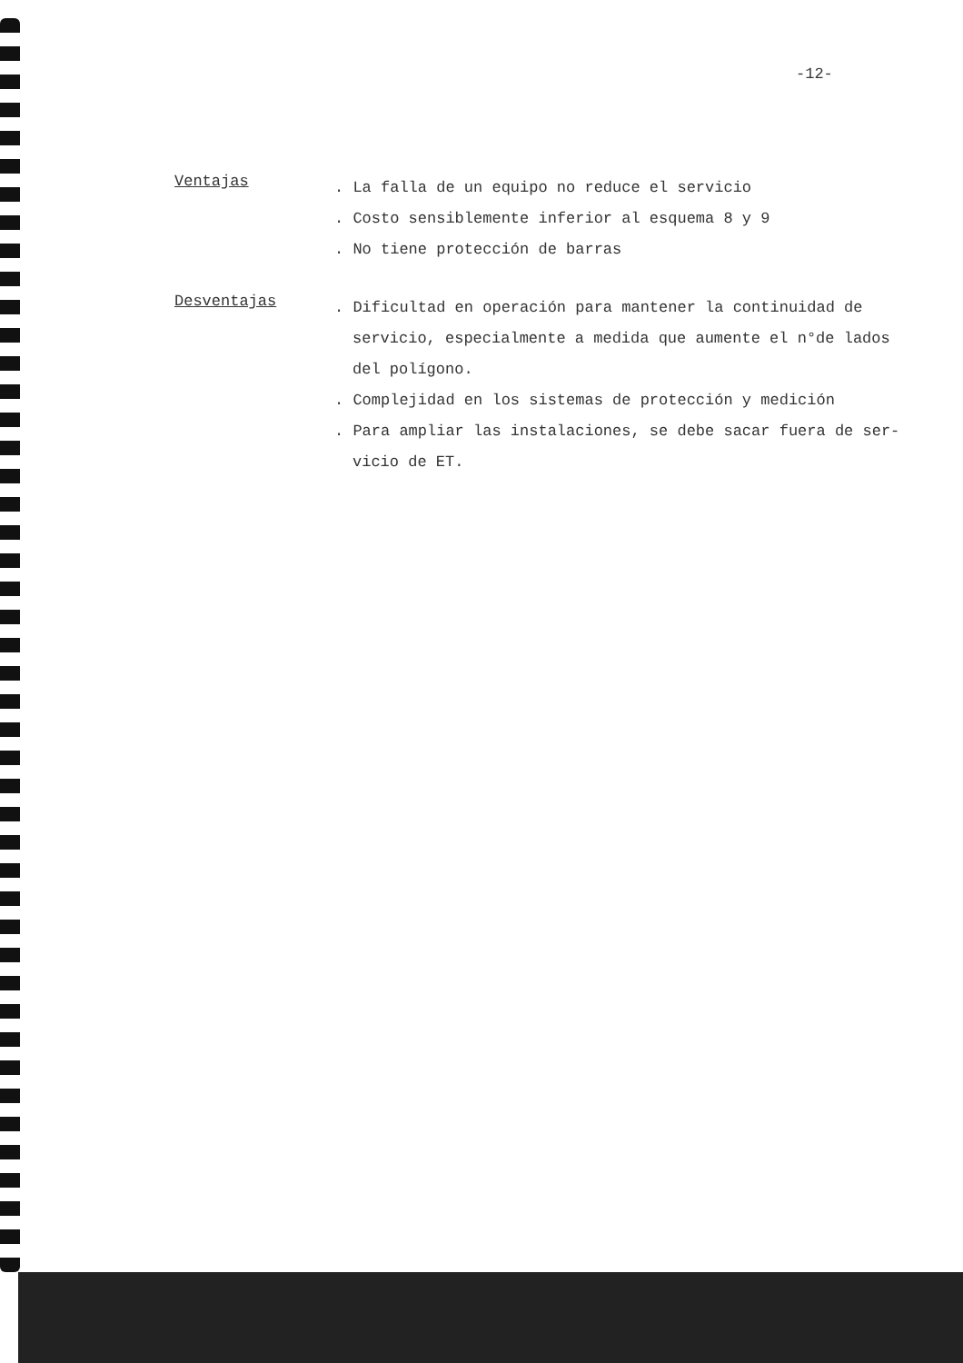-12-
Ventajas
. La falla de un equipo no reduce el servicio
. Costo sensiblemente inferior al esquema 8 y 9
. No tiene protección de barras
Desventajas
. Dificultad en operación para mantener la continuidad de
servicio, especialmente a medida que aumente el n°de lados
del polígono.
. Complejidad en los sistemas de protección y medición
. Para ampliar las instalaciones, se debe sacar fuera de ser-
vicio de ET.